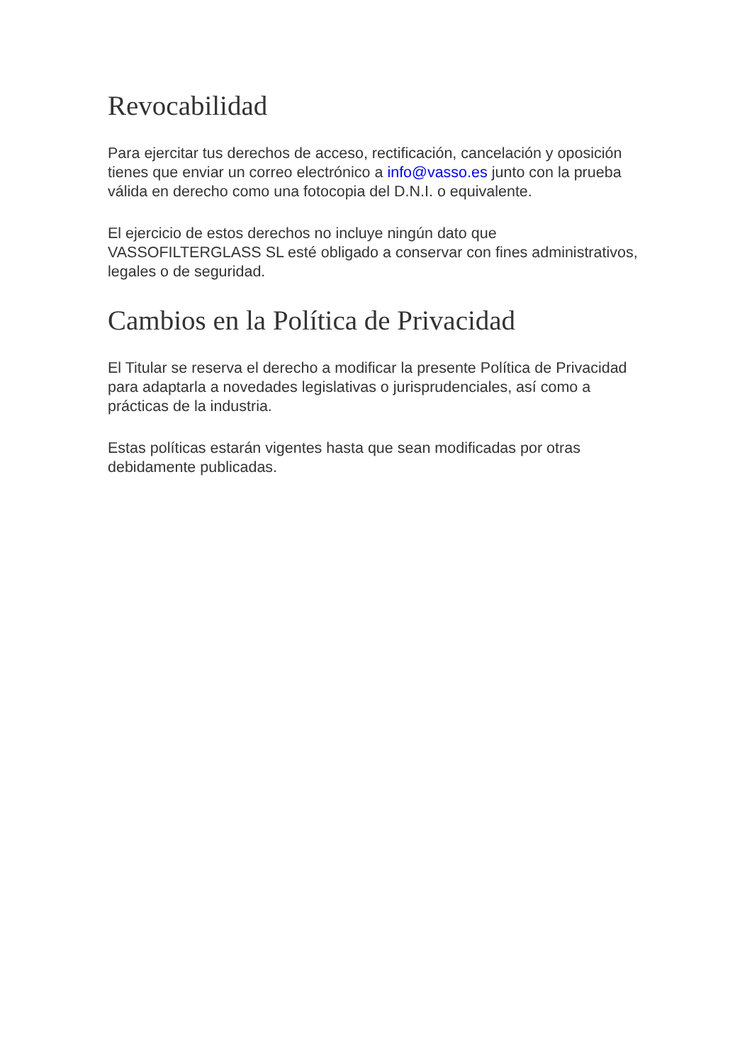Revocabilidad
Para ejercitar tus derechos de acceso, rectificación, cancelación y oposición tienes que enviar un correo electrónico a info@vasso.es junto con la prueba válida en derecho como una fotocopia del D.N.I. o equivalente.
El ejercicio de estos derechos no incluye ningún dato que VASSOFILTERGLASS SL esté obligado a conservar con fines administrativos, legales o de seguridad.
Cambios en la Política de Privacidad
El Titular se reserva el derecho a modificar la presente Política de Privacidad para adaptarla a novedades legislativas o jurisprudenciales, así como a prácticas de la industria.
Estas políticas estarán vigentes hasta que sean modificadas por otras debidamente publicadas.